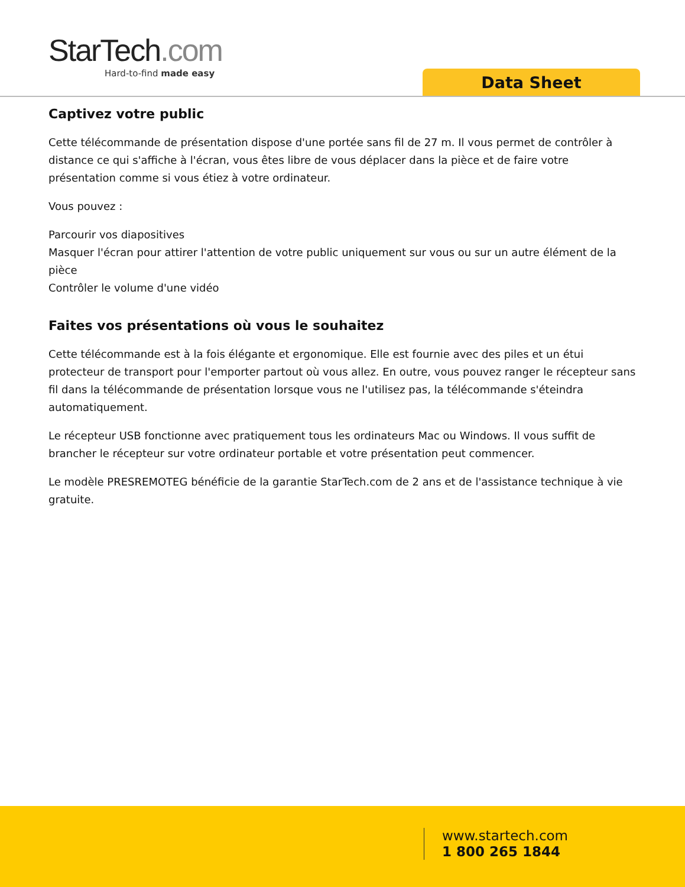StarTech.com
Hard-to-find made easy
Data Sheet
Captivez votre public
Cette télécommande de présentation dispose d'une portée sans fil de 27 m. Il vous permet de contrôler à distance ce qui s'affiche à l'écran, vous êtes libre de vous déplacer dans la pièce et de faire votre présentation comme si vous étiez à votre ordinateur.
Vous pouvez :
Parcourir vos diapositives
Masquer l'écran pour attirer l'attention de votre public uniquement sur vous ou sur un autre élément de la pièce
Contrôler le volume d'une vidéo
Faites vos présentations où vous le souhaitez
Cette télécommande est à la fois élégante et ergonomique. Elle est fournie avec des piles et un étui protecteur de transport pour l'emporter partout où vous allez. En outre, vous pouvez ranger le récepteur sans fil dans la télécommande de présentation lorsque vous ne l'utilisez pas, la télécommande s'éteindra automatiquement.
Le récepteur USB fonctionne avec pratiquement tous les ordinateurs Mac ou Windows. Il vous suffit de brancher le récepteur sur votre ordinateur portable et votre présentation peut commencer.
Le modèle PRESREMOTEG bénéficie de la garantie StarTech.com de 2 ans et de l'assistance technique à vie gratuite.
www.startech.com
1 800 265 1844